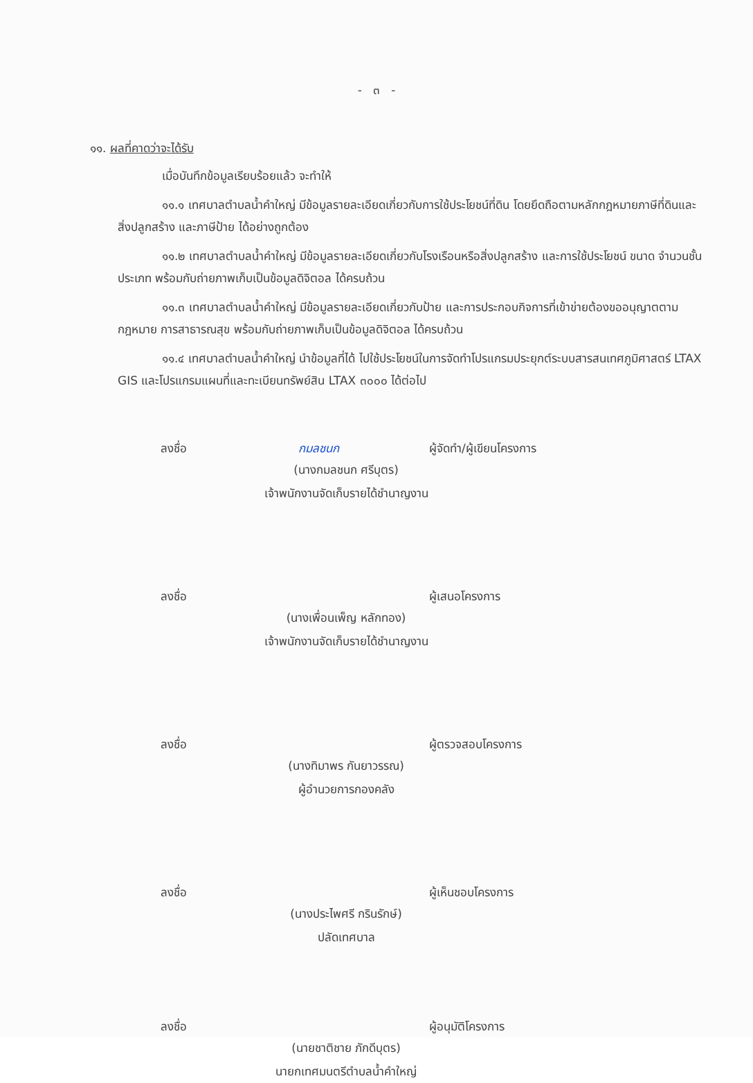- ๓ -
๑๑. ผลที่คาดว่าจะได้รับ
เมื่อบันทึกข้อมูลเรียบร้อยแล้ว จะทำให้
๑๑.๑ เทศบาลตำบลน้ำคำใหญ่ มีข้อมูลรายละเอียดเกี่ยวกับการใช้ประโยชน์ที่ดิน โดยยึดถือตามหลักกฎหมายภาษีที่ดินและสิ่งปลูกสร้าง และภาษีป้าย ได้อย่างถูกต้อง
๑๑.๒ เทศบาลตำบลน้ำคำใหญ่ มีข้อมูลรายละเอียดเกี่ยวกับโรงเรือนหรือสิ่งปลูกสร้าง และการใช้ประโยชน์ ขนาด จำนวนชั้น ประเภท พร้อมกับถ่ายภาพเก็บเป็นข้อมูลดิจิตอล ได้ครบถ้วน
๑๑.๓ เทศบาลตำบลน้ำคำใหญ่ มีข้อมูลรายละเอียดเกี่ยวกับป้าย และการประกอบกิจการที่เข้าข่ายต้องขออนุญาตตามกฎหมาย การสาธารณสุข พร้อมกับถ่ายภาพเก็บเป็นข้อมูลดิจิตอล ได้ครบถ้วน
๑๑.๔ เทศบาลตำบลน้ำคำใหญ่ นำข้อมูลที่ได้ ไปใช้ประโยชน์ในการจัดทำโปรแกรมประยุกต์ระบบสารสนเทศภูมิศาสตร์ LTAX GIS และโปรแกรมแผนที่และทะเบียนทรัพย์สิน LTAX ๓๐๐๐ ได้ต่อไป
ลงชื่อ
กมลชนก
ผู้จัดทำ/ผู้เขียนโครงการ
(นางกมลชนก ศรีบุตร)
เจ้าพนักงานจัดเก็บรายได้ชำนาญงาน
ลงชื่อ
ผู้เสนอโครงการ
(นางเพื่อนเพ็ญ หลักทอง)
เจ้าพนักงานจัดเก็บรายได้ชำนาญงาน
ลงชื่อ
ผู้ตรวจสอบโครงการ
(นางทิมาพร กันยาวรรณ)
ผู้อำนวยการกองคลัง
ลงชื่อ
ผู้เห็นชอบโครงการ
(นางประไพศรี กรินรักษ์)
ปลัดเทศบาล
ลงชื่อ
ผู้อนุมัติโครงการ
(นายชาติชาย ภักดีบุตร)
นายกเทศมนตรีตำบลน้ำคำใหญ่